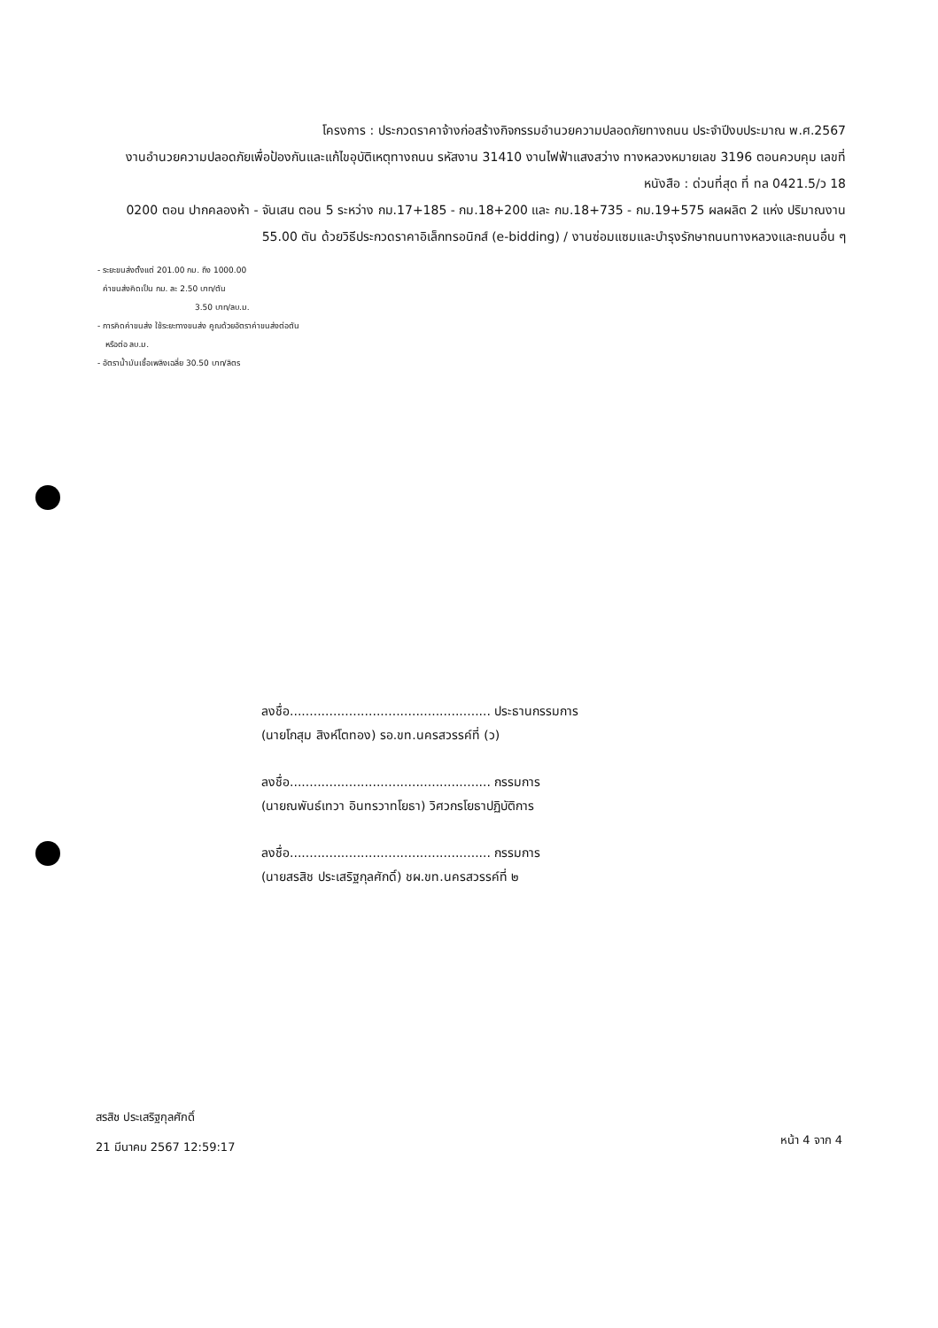โครงการ : ประกวดราคาจ้างก่อสร้างกิจกรรมอำนวยความปลอดภัยทางถนน ประจำปีงบประมาณ พ.ศ.2567
งานอำนวยความปลอดภัยเพื่อป้องกันและแก้ไขอุบัติเหตุทางถนน รหัสงาน 31410 งานไฟฟ้าแสงสว่าง ทางหลวงหมายเลข 3196 ตอนควบคุม เลขที่หนังสือ : ด่วนที่สุด ที่ ทล 0421.5/ว 18
0200 ตอน ปากคลองห้า - จันเสน ตอน 5 ระหว่าง กม.17+185 - กม.18+200 และ กม.18+735 - กม.19+575 ผลผลิต 2 แห่ง ปริมาณงาน
55.00 ตัน ด้วยวิธีประกวดราคาอิเล็กทรอนิกส์ (e-bidding) / งานซ่อมแซมและบำรุงรักษาถนนทางหลวงและถนนอื่น ๆ
- ระยะขนส่งตั้งแต่ 201.00 กม. ถึง 1000.00
ค่าขนส่งคิดเป็น กม. ละ 2.50 บาท/ตัน
3.50 บาท/ลบ.ม.
- การคิดค่าขนส่ง ใช้ระยะทางขนส่ง คูณด้วยอัตราค่าขนส่งต่อตัน
หรือต่อ ลบ.ม.
- อัตราน้ำมันเชื้อเพลิงเฉลี่ย 30.50 บาท/ลิตร
ลงชื่อ................................................... ประธานกรรมการ
(นายโกสุม สิงห์โตทอง) รอ.ขท.นครสวรรค์ที่ (ว)
ลงชื่อ................................................... กรรมการ
(นายณพันธ์เทวา อินทรวาทโยธา) วิศวกรโยธาปฏิบัติการ
ลงชื่อ................................................... กรรมการ
(นายสรสิช ประเสริฐกุลศักดิ์) ชผ.ขท.นครสวรรค์ที่ ๒
สรสิช ประเสริฐกุลศักดิ์
21 มีนาคม 2567 12:59:17
หน้า 4 จาก 4